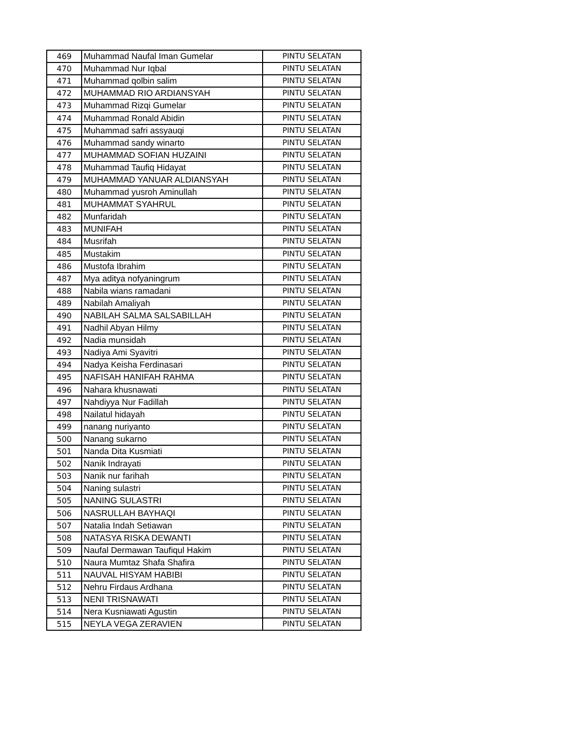| 469 | Muhammad Naufal Iman Gumelar | PINTU SELATAN |
| 470 | Muhammad Nur Iqbal | PINTU SELATAN |
| 471 | Muhammad qolbin salim | PINTU SELATAN |
| 472 | MUHAMMAD RIO ARDIANSYAH | PINTU SELATAN |
| 473 | Muhammad Rizqi Gumelar | PINTU SELATAN |
| 474 | Muhammad Ronald Abidin | PINTU SELATAN |
| 475 | Muhammad safri assyauqi | PINTU SELATAN |
| 476 | Muhammad sandy winarto | PINTU SELATAN |
| 477 | MUHAMMAD SOFIAN HUZAINI | PINTU SELATAN |
| 478 | Muhammad Taufiq Hidayat | PINTU SELATAN |
| 479 | MUHAMMAD YANUAR ALDIANSYAH | PINTU SELATAN |
| 480 | Muhammad yusroh Aminullah | PINTU SELATAN |
| 481 | MUHAMMAT SYAHRUL | PINTU SELATAN |
| 482 | Munfaridah | PINTU SELATAN |
| 483 | MUNIFAH | PINTU SELATAN |
| 484 | Musrifah | PINTU SELATAN |
| 485 | Mustakim | PINTU SELATAN |
| 486 | Mustofa Ibrahim | PINTU SELATAN |
| 487 | Mya aditya nofyaningrum | PINTU SELATAN |
| 488 | Nabila wians ramadani | PINTU SELATAN |
| 489 | Nabilah Amaliyah | PINTU SELATAN |
| 490 | NABILAH SALMA SALSABILLAH | PINTU SELATAN |
| 491 | Nadhil Abyan Hilmy | PINTU SELATAN |
| 492 | Nadia munsidah | PINTU SELATAN |
| 493 | Nadiya Ami Syavitri | PINTU SELATAN |
| 494 | Nadya Keisha Ferdinasari | PINTU SELATAN |
| 495 | NAFISAH HANIFAH RAHMA | PINTU SELATAN |
| 496 | Nahara khusnawati | PINTU SELATAN |
| 497 | Nahdiyya Nur Fadillah | PINTU SELATAN |
| 498 | Nailatul hidayah | PINTU SELATAN |
| 499 | nanang nuriyanto | PINTU SELATAN |
| 500 | Nanang sukarno | PINTU SELATAN |
| 501 | Nanda Dita Kusmiati | PINTU SELATAN |
| 502 | Nanik Indrayati | PINTU SELATAN |
| 503 | Nanik nur farihah | PINTU SELATAN |
| 504 | Naning sulastri | PINTU SELATAN |
| 505 | NANING SULASTRI | PINTU SELATAN |
| 506 | NASRULLAH BAYHAQI | PINTU SELATAN |
| 507 | Natalia Indah Setiawan | PINTU SELATAN |
| 508 | NATASYA RISKA DEWANTI | PINTU SELATAN |
| 509 | Naufal Dermawan Taufiqul Hakim | PINTU SELATAN |
| 510 | Naura Mumtaz Shafa Shafira | PINTU SELATAN |
| 511 | NAUVAL HISYAM HABIBI | PINTU SELATAN |
| 512 | Nehru Firdaus Ardhana | PINTU SELATAN |
| 513 | NENI TRISNAWATI | PINTU SELATAN |
| 514 | Nera Kusniawati Agustin | PINTU SELATAN |
| 515 | NEYLA VEGA ZERAVIEN | PINTU SELATAN |